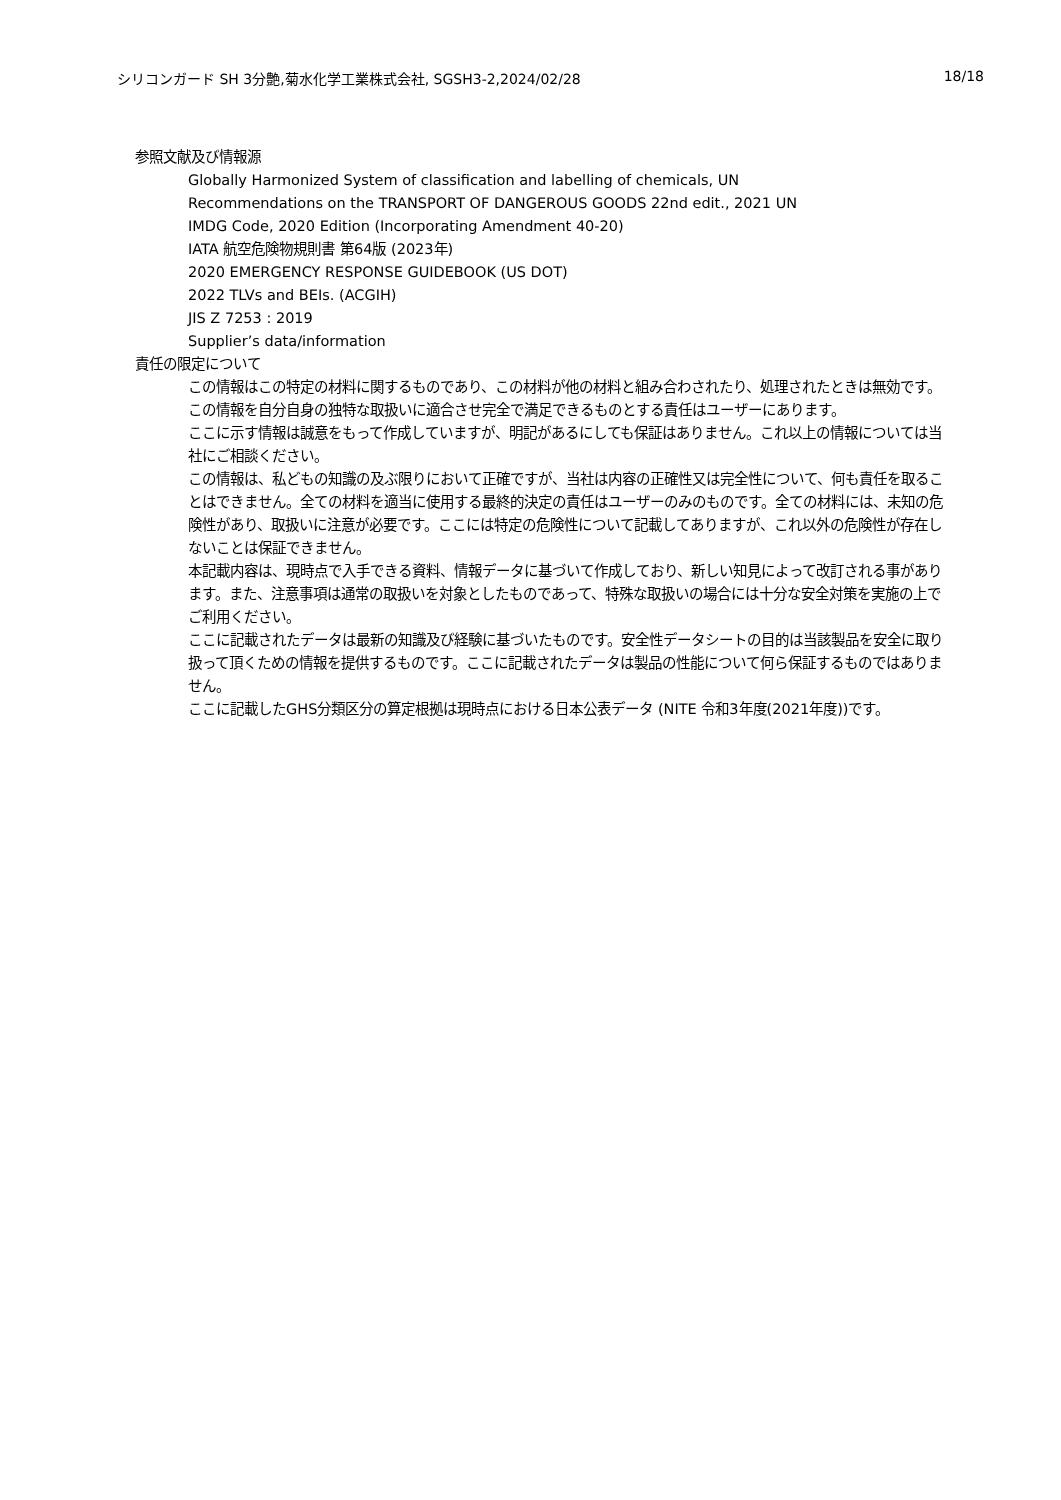シリコンガード SH 3分艶,菊水化学工業株式会社, SGSH3-2,2024/02/28 18/18
参照文献及び情報源
Globally Harmonized System of classification and labelling of chemicals, UN
Recommendations on the TRANSPORT OF DANGEROUS GOODS 22nd edit., 2021 UN
IMDG Code, 2020 Edition (Incorporating Amendment 40-20)
IATA 航空危険物規則書 第64版 (2023年)
2020 EMERGENCY RESPONSE GUIDEBOOK (US DOT)
2022 TLVs and BEIs. (ACGIH)
JIS Z 7253 : 2019
Supplier’s data/information
責任の限定について
この情報はこの特定の材料に関するものであり、この材料が他の材料と組み合わされたり、処理されたときは無効です。この情報を自分自身の独特な取扱いに適合させ完全で満足できるものとする責任はユーザーにあります。
ここに示す情報は誠意をもって作成していますが、明記があるにしても保証はありません。これ以上の情報については当社にご相談ください。
この情報は、私どもの知識の及ぶ限りにおいて正確ですが、当社は内容の正確性又は完全性について、何も責任を取ることはできません。全ての材料を適当に使用する最終的決定の責任はユーザーのみのものです。全ての材料には、未知の危険性があり、取扱いに注意が必要です。ここには特定の危険性について記載してありますが、これ以外の危険性が存在しないことは保証できません。
本記載内容は、現時点で入手できる資料、情報データに基づいて作成しており、新しい知見によって改訂される事があります。また、注意事項は通常の取扱いを対象としたものであって、特殊な取扱いの場合には十分な安全対策を実施の上でご利用ください。
ここに記載されたデータは最新の知識及び経験に基づいたものです。安全性データシートの目的は当該製品を安全に取り扱って頂くための情報を提供するものです。ここに記載されたデータは製品の性能について何ら保証するものではありません。
ここに記載したGHS分類区分の算定根拠は現時点における日本公表データ (NITE 令和3年度(2021年度))です。